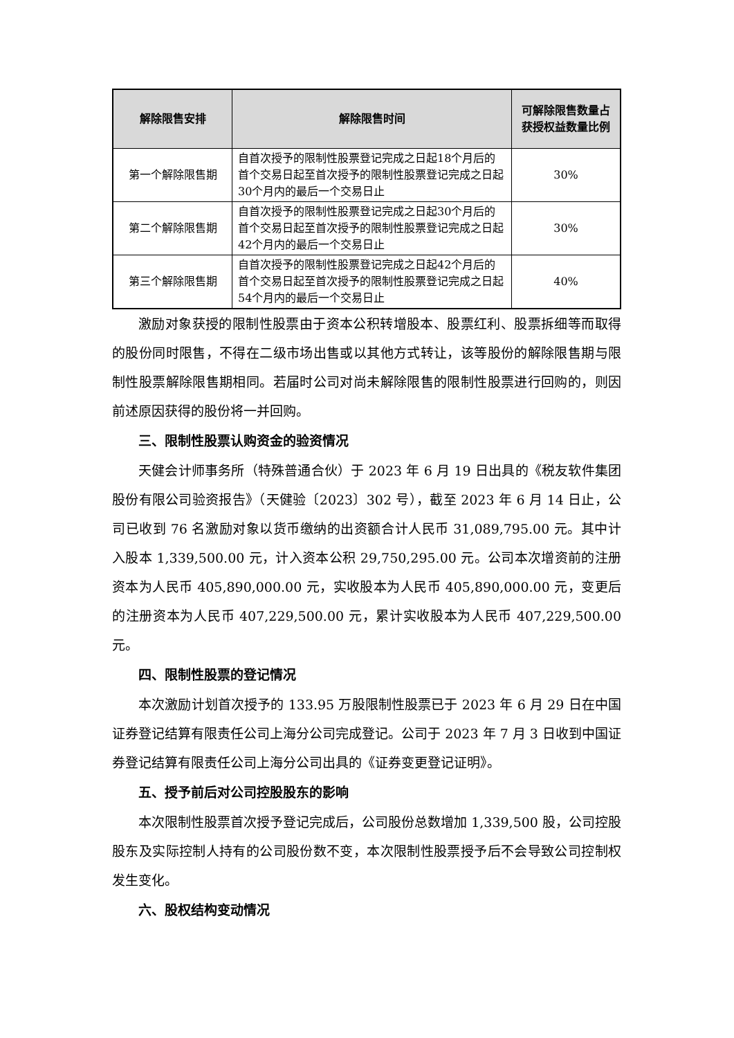| 解除限售安排 | 解除限售时间 | 可解除限售数量占获授权益数量比例 |
| --- | --- | --- |
| 第一个解除限售期 | 自首次授予的限制性股票登记完成之日起18个月后的首个交易日起至首次授予的限制性股票登记完成之日起30个月内的最后一个交易日止 | 30% |
| 第二个解除限售期 | 自首次授予的限制性股票登记完成之日起30个月后的首个交易日起至首次授予的限制性股票登记完成之日起42个月内的最后一个交易日止 | 30% |
| 第三个解除限售期 | 自首次授予的限制性股票登记完成之日起42个月后的首个交易日起至首次授予的限制性股票登记完成之日起54个月内的最后一个交易日止 | 40% |
激励对象获授的限制性股票由于资本公积转增股本、股票红利、股票拆细等而取得的股份同时限售，不得在二级市场出售或以其他方式转让，该等股份的解除限售期与限制性股票解除限售期相同。若届时公司对尚未解除限售的限制性股票进行回购的，则因前述原因获得的股份将一并回购。
三、限制性股票认购资金的验资情况
天健会计师事务所（特殊普通合伙）于 2023 年 6 月 19 日出具的《税友软件集团股份有限公司验资报告》（天健验〔2023〕302 号），截至 2023 年 6 月 14 日止，公司已收到 76 名激励对象以货币缴纳的出资额合计人民币 31,089,795.00 元。其中计入股本 1,339,500.00 元，计入资本公积 29,750,295.00 元。公司本次增资前的注册资本为人民币 405,890,000.00 元，实收股本为人民币 405,890,000.00 元，变更后的注册资本为人民币 407,229,500.00 元，累计实收股本为人民币 407,229,500.00 元。
四、限制性股票的登记情况
本次激励计划首次授予的 133.95 万股限制性股票已于 2023 年 6 月 29 日在中国证券登记结算有限责任公司上海分公司完成登记。公司于 2023 年 7 月 3 日收到中国证券登记结算有限责任公司上海分公司出具的《证券变更登记证明》。
五、授予前后对公司控股股东的影响
本次限制性股票首次授予登记完成后，公司股份总数增加 1,339,500 股，公司控股股东及实际控制人持有的公司股份数不变，本次限制性股票授予后不会导致公司控制权发生变化。
六、股权结构变动情况